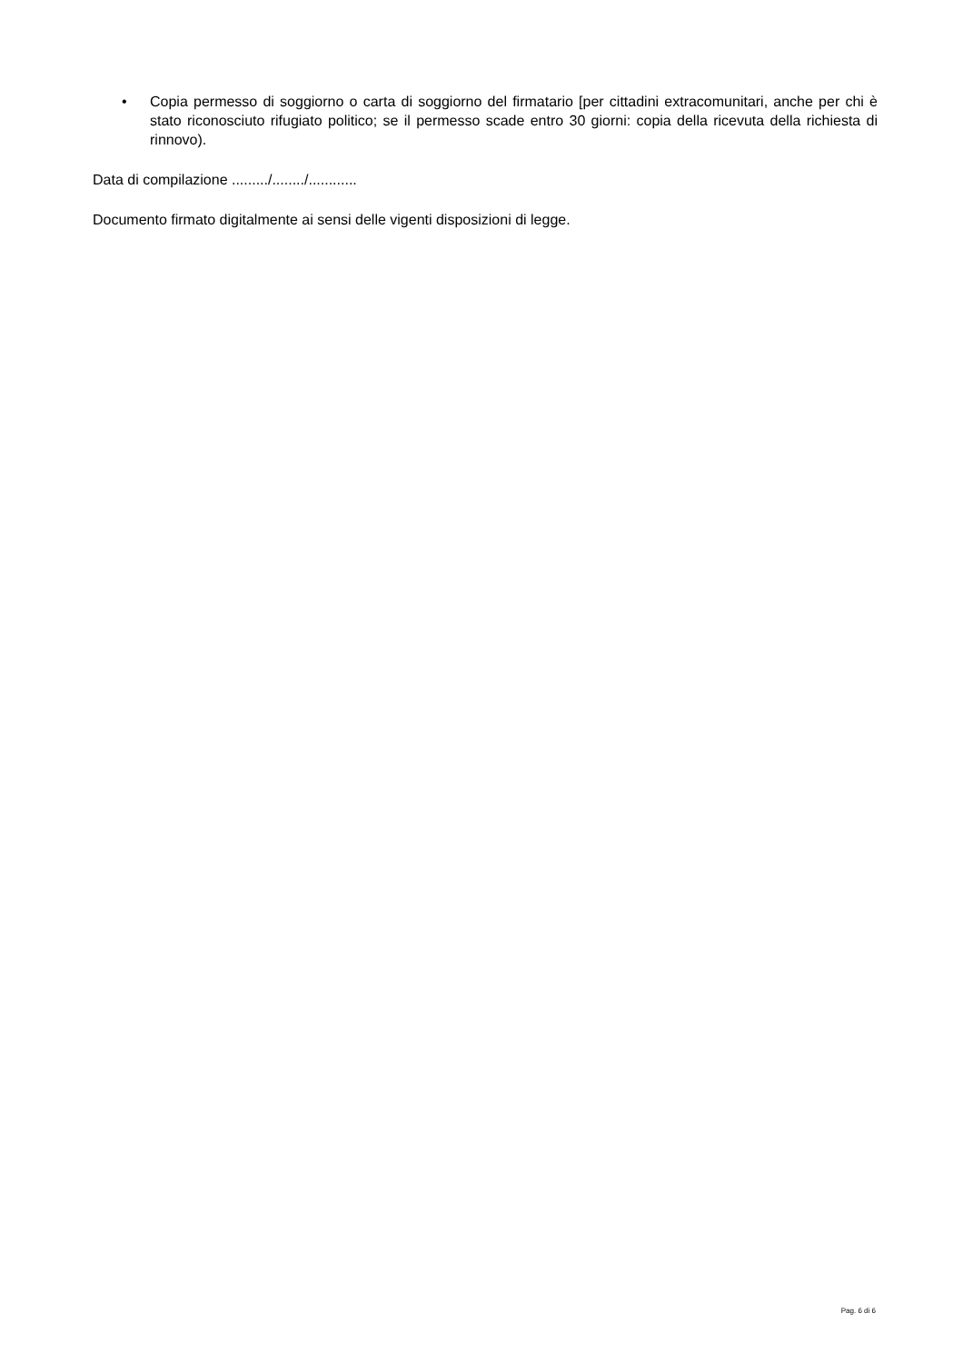• Copia permesso di soggiorno o carta di soggiorno del firmatario [per cittadini extracomunitari, anche per chi è stato riconosciuto rifugiato politico; se il permesso scade entro 30 giorni: copia della ricevuta della richiesta di rinnovo).
Data di compilazione ........./......../............
Documento firmato digitalmente ai sensi delle vigenti disposizioni di legge.
Pag. 6 di 6